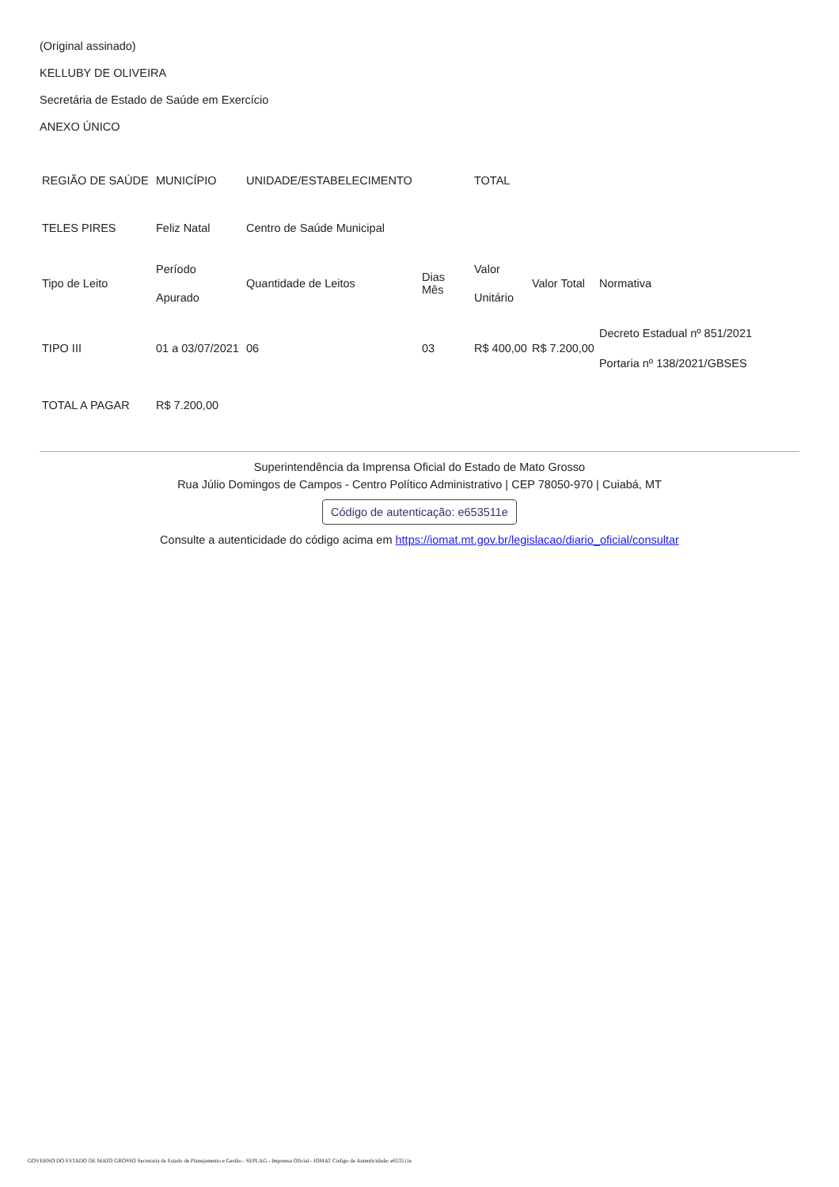(Original assinado)
KELLUBY DE OLIVEIRA
Secretária de Estado de Saúde em Exercício
ANEXO ÚNICO
| REGIÃO DE SAÚDE | MUNICÍPIO | UNIDADE/ESTABELECIMENTO | | TOTAL | | |
| TELES PIRES | Feliz Natal | Centro de Saúde Municipal | | | | |
| Tipo de Leito | Período Apurado | Quantidade de Leitos | Dias Mês | Valor Unitário | Valor Total | Normativa |
| TIPO III | 01 a 03/07/2021 | 06 | 03 | R$ 400,00 | R$ 7.200,00 | Decreto Estadual nº 851/2021 Portaria nº 138/2021/GBSES |
| TOTAL A PAGAR | R$ 7.200,00 | | | | | |
Superintendência da Imprensa Oficial do Estado de Mato Grosso
Rua Júlio Domingos de Campos - Centro Político Administrativo | CEP 78050-970 | Cuiabá, MT
Código de autenticação: e653511e
Consulte a autenticidade do código acima em https://iomat.mt.gov.br/legislacao/diario_oficial/consultar
GOVERNO DO ESTADO DE MATO GROSSO Secretaria de Estado de Planejamento e Gestão - SEPLAG - Imprensa Oficial - IOMAT Código de Autenticidade: e653511e